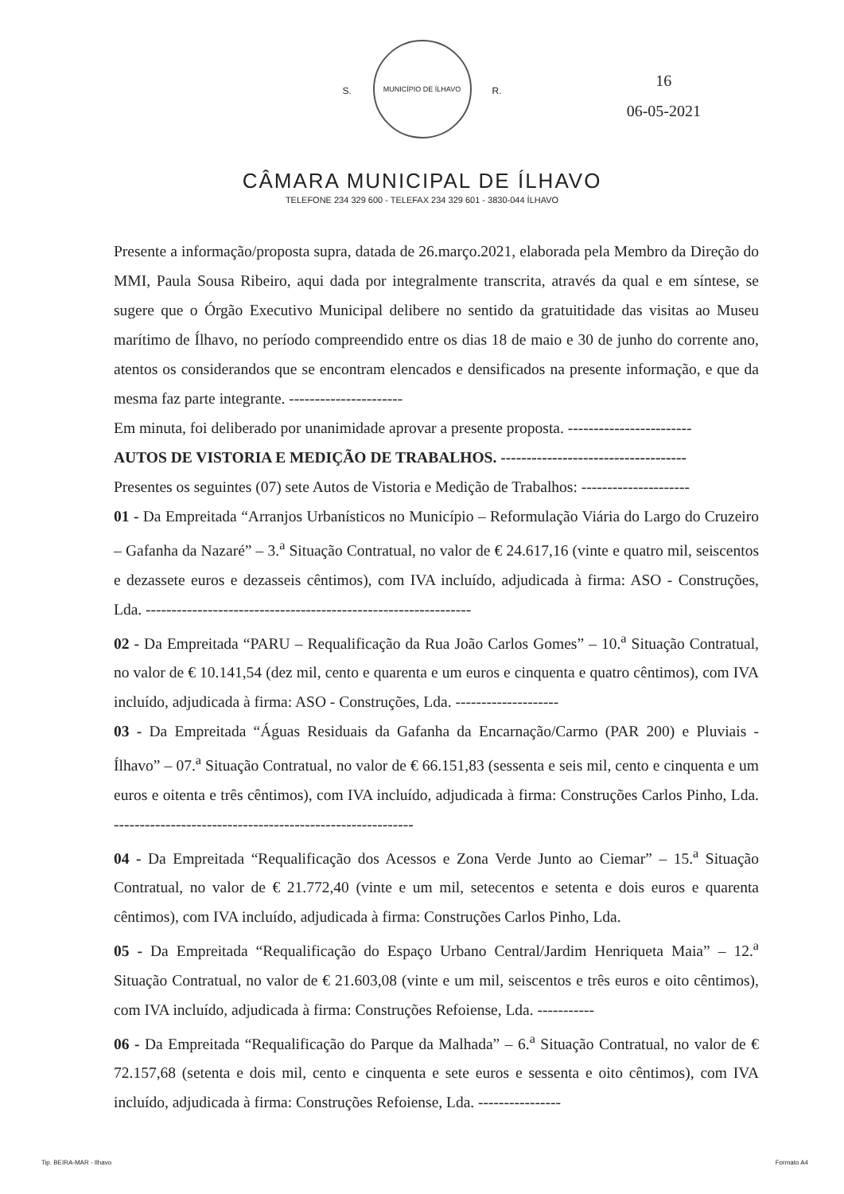16
06-05-2021
S.
MUNICÍPIO DE ÍLHAVO
R.
CÂMARA MUNICIPAL DE ÍLHAVO
TELEFONE 234 329 600 - TELEFAX 234 329 601 - 3830-044 ÍLHAVO
Presente a informação/proposta supra, datada de 26.março.2021, elaborada pela Membro da Direção do MMI, Paula Sousa Ribeiro, aqui dada por integralmente transcrita, através da qual e em síntese, se sugere que o Órgão Executivo Municipal delibere no sentido da gratuitidade das visitas ao Museu marítimo de Ílhavo, no período compreendido entre os dias 18 de maio e 30 de junho do corrente ano, atentos os considerandos que se encontram elencados e densificados na presente informação, e que da mesma faz parte integrante. ----------------------
Em minuta, foi deliberado por unanimidade aprovar a presente proposta. ------------------------
AUTOS DE VISTORIA E MEDIÇÃO DE TRABALHOS. ------------------------------------
Presentes os seguintes (07) sete Autos de Vistoria e Medição de Trabalhos: ---------------------
01 - Da Empreitada “Arranjos Urbanísticos no Município – Reformulação Viária do Largo do Cruzeiro – Gafanha da Nazaré” – 3.<sup>a</sup> Situação Contratual, no valor de € 24.617,16 (vinte e quatro mil, seiscentos e dezassete euros e dezasseis cêntimos), com IVA incluído, adjudicada à firma: ASO - Construções, Lda. ---------------------------------------------------------------
02 - Da Empreitada “PARU – Requalificação da Rua João Carlos Gomes” – 10.<sup>a</sup> Situação Contratual, no valor de € 10.141,54 (dez mil, cento e quarenta e um euros e cinquenta e quatro cêntimos), com IVA incluído, adjudicada à firma: ASO - Construções, Lda. --------------------
03 - Da Empreitada “Águas Residuais da Gafanha da Encarnação/Carmo (PAR 200) e Pluviais - Ílhavo” – 07.<sup>a</sup> Situação Contratual, no valor de € 66.151,83 (sessenta e seis mil, cento e cinquenta e um euros e oitenta e três cêntimos), com IVA incluído, adjudicada à firma: Construções Carlos Pinho, Lda. ----------------------------------------------------------
04 - Da Empreitada “Requalificação dos Acessos e Zona Verde Junto ao Ciemar” – 15.<sup>a</sup> Situação Contratual, no valor de € 21.772,40 (vinte e um mil, setecentos e setenta e dois euros e quarenta cêntimos), com IVA incluído, adjudicada à firma: Construções Carlos Pinho, Lda.
05 - Da Empreitada “Requalificação do Espaço Urbano Central/Jardim Henriqueta Maia” – 12.<sup>a</sup> Situação Contratual, no valor de € 21.603,08 (vinte e um mil, seiscentos e três euros e oito cêntimos), com IVA incluído, adjudicada à firma: Construções Refoiense, Lda. -----------
06 - Da Empreitada “Requalificação do Parque da Malhada” – 6.<sup>a</sup> Situação Contratual, no valor de € 72.157,68 (setenta e dois mil, cento e cinquenta e sete euros e sessenta e oito cêntimos), com IVA incluído, adjudicada à firma: Construções Refoiense, Lda. ----------------
Tip. BEIRA-MAR - Ilhavo Formato A4